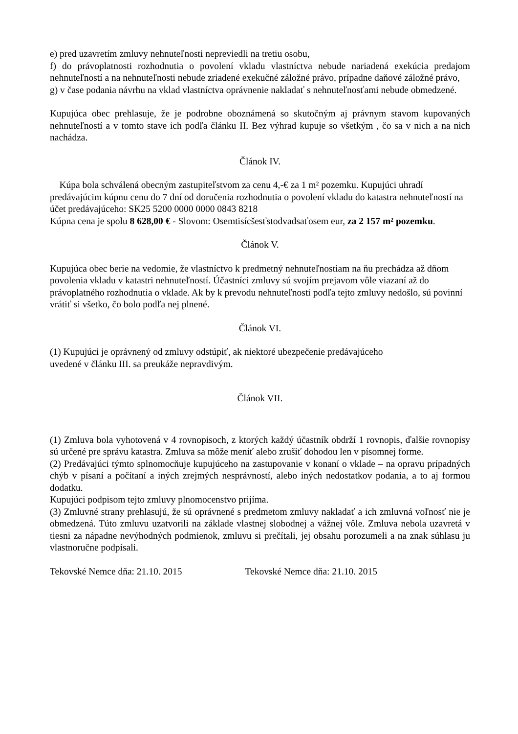e) pred uzavretím zmluvy nehnuteľnosti nepreviedli na tretiu osobu,
f) do právoplatnosti rozhodnutia o povolení vkladu vlastníctva nebude nariadená exekúcia predajom nehnuteľností a na nehnuteľnosti nebude zriadené exekučné záložné právo, prípadne daňové záložné právo,
g) v čase podania návrhu na vklad vlastníctva oprávnenie nakladať s nehnuteľnosťami nebude obmedzené.
Kupujúca obec prehlasuje, že je podrobne oboznámená so skutočným aj právnym stavom kupovaných nehnuteľností a v tomto stave ich podľa článku II. Bez výhrad kupuje so všetkým , čo sa v nich a na nich nachádza.
Článok IV.
Kúpa bola schválená obecným zastupiteľstvom za cenu 4,-€ za 1 m² pozemku. Kupujúci uhradí predávajúcim kúpnu cenu do 7 dní od doručenia rozhodnutia o povolení vkladu do katastra nehnuteľností na účet predávajúceho: SK25 5200 0000 0000 0843 8218
Kúpna cena je spolu 8 628,00 € - Slovom: Osemtisícšesťstodvadsaťosem eur, za 2 157 m² pozemku.
Článok V.
Kupujúca obec berie na vedomie, že vlastníctvo k predmetný nehnuteľnostiam na ňu prechádza až dňom povolenia vkladu v katastri nehnuteľností. Účastníci zmluvy sú svojím prejavom vôle viazaní až do právoplatného rozhodnutia o vklade. Ak by k prevodu nehnuteľnosti podľa tejto zmluvy nedošlo, sú povinní vrátiť si všetko, čo bolo podľa nej plnené.
Článok VI.
(1) Kupujúci je oprávnený od zmluvy odstúpiť, ak niektoré ubezpečenie predávajúceho
uvedené v článku III. sa preukáže nepravdivým.
Článok VII.
(1) Zmluva bola vyhotovená v 4 rovnopisoch, z ktorých každý účastník obdrží 1 rovnopis, ďalšie rovnopisy sú určené pre správu katastra. Zmluva sa môže meniť alebo zrušiť dohodou len v písomnej forme.
(2) Predávajúci týmto splnomocňuje kupujúceho na zastupovanie v konaní o vklade – na opravu prípadných chýb v písaní a počítaní a iných zrejmých nesprávností, alebo iných nedostatkov podania, a to aj formou dodatku.
Kupujúci podpisom tejto zmluvy plnomocenstvo prijíma.
(3) Zmluvné strany prehlasujú, že sú oprávnené s predmetom zmluvy nakladať a ich zmluvná voľnosť nie je obmedzená. Túto zmluvu uzatvorili na základe vlastnej slobodnej a vážnej vôle. Zmluva nebola uzavretá v tiesni za nápadne nevýhodných podmienok, zmluvu si prečítali, jej obsahu porozumeli a na znak súhlasu ju vlastnoručne podpísali.
Tekovské Nemce dňa: 21.10. 2015 Tekovské Nemce dňa: 21.10. 2015